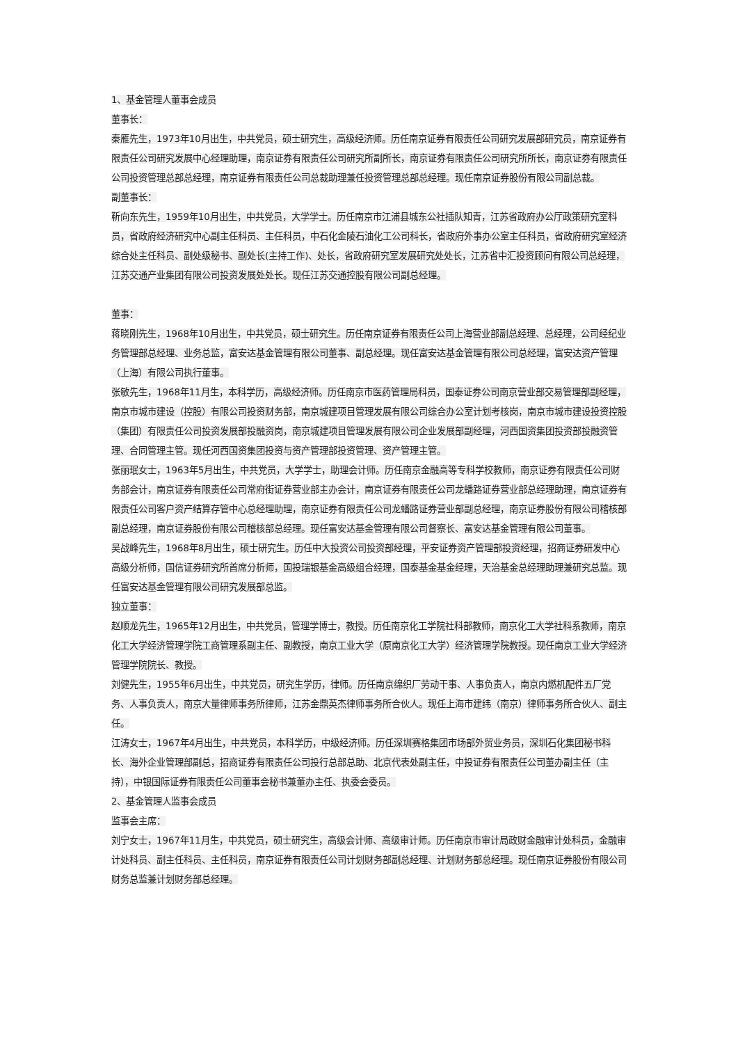1、基金管理人董事会成员
董事长：
秦雁先生，1973年10月出生，中共党员，硕士研究生，高级经济师。历任南京证券有限责任公司研究发展部研究员，南京证券有限责任公司研究发展中心经理助理，南京证券有限责任公司研究所副所长，南京证券有限责任公司研究所所长，南京证券有限责任公司投资管理总部总经理，南京证券有限责任公司总裁助理兼任投资管理总部总经理。现任南京证券股份有限公司副总裁。
副董事长：
靳向东先生，1959年10月出生，中共党员，大学学士。历任南京市江浦县城东公社插队知青，江苏省政府办公厅政策研究室科员，省政府经济研究中心副主任科员、主任科员，中石化金陵石油化工公司科长，省政府外事办公室主任科员，省政府研究室经济综合处主任科员、副处级秘书、副处长(主持工作)、处长，省政府研究室发展研究处处长，江苏省中汇投资顾问有限公司总经理，江苏交通产业集团有限公司投资发展处处长。现任江苏交通控股有限公司副总经理。
董事：
蒋晓刚先生，1968年10月出生，中共党员，硕士研究生。历任南京证券有限责任公司上海营业部副总经理、总经理，公司经纪业务管理部总经理、业务总监，富安达基金管理有限公司董事、副总经理。现任富安达基金管理有限公司总经理，富安达资产管理（上海）有限公司执行董事。
张敏先生，1968年11月生，本科学历，高级经济师。历任南京市医药管理局科员，国泰证券公司南京营业部交易管理部副经理，南京市城市建设（控股）有限公司投资财务部，南京城建项目管理发展有限公司综合办公室计划考核岗，南京市城市建设投资控股（集团）有限责任公司投资发展部投融资岗，南京城建项目管理发展有限公司企业发展部副经理，河西国资集团投资部投融资管理、合同管理主管。现任河西国资集团投资与资产管理部投资管理、资产管理主管。
张丽珉女士，1963年5月出生，中共党员，大学学士，助理会计师。历任南京金融高等专科学校教师，南京证券有限责任公司财务部会计，南京证券有限责任公司常府街证券营业部主办会计，南京证券有限责任公司龙蟠路证券营业部总经理助理，南京证券有限责任公司客户资产结算存管中心总经理助理，南京证券有限责任公司龙蟠路证券营业部副总经理，南京证券股份有限公司稽核部副总经理，南京证券股份有限公司稽核部总经理。现任富安达基金管理有限公司督察长、富安达基金管理有限公司董事。
吴战峰先生，1968年8月出生，硕士研究生。历任中大投资公司投资部经理，平安证券资产管理部投资经理，招商证券研发中心高级分析师，国信证券研究所首席分析师，国投瑞银基金高级组合经理，国泰基金基金经理，天治基金总经理助理兼研究总监。现任富安达基金管理有限公司研究发展部总监。
独立董事：
赵顺龙先生，1965年12月出生，中共党员，管理学博士，教授。历任南京化工学院社科部教师，南京化工大学社科系教师，南京化工大学经济管理学院工商管理系副主任、副教授，南京工业大学（原南京化工大学）经济管理学院教授。现任南京工业大学经济管理学院院长、教授。
刘健先生，1955年6月出生，中共党员，研究生学历，律师。历任南京绵织厂劳动干事、人事负责人，南京内燃机配件五厂党务、人事负责人，南京大量律师事务所律师，江苏金鼎英杰律师事务所合伙人。现任上海市建纬（南京）律师事务所合伙人、副主任。
江涛女士，1967年4月出生，中共党员，本科学历，中级经济师。历任深圳赛格集团市场部外贸业务员，深圳石化集团秘书科长、海外企业管理部副总，招商证券有限责任公司投行总部总助、北京代表处副主任，中投证券有限责任公司董办副主任（主持），中银国际证券有限责任公司董事会秘书兼董办主任、执委会委员。
2、基金管理人监事会成员
监事会主席：
刘宁女士，1967年11月生，中共党员，硕士研究生，高级会计师、高级审计师。历任南京市审计局政财金融审计处科员，金融审计处科员、副主任科员、主任科员，南京证券有限责任公司计划财务部副总经理、计划财务部总经理。现任南京证券股份有限公司财务总监兼计划财务部总经理。